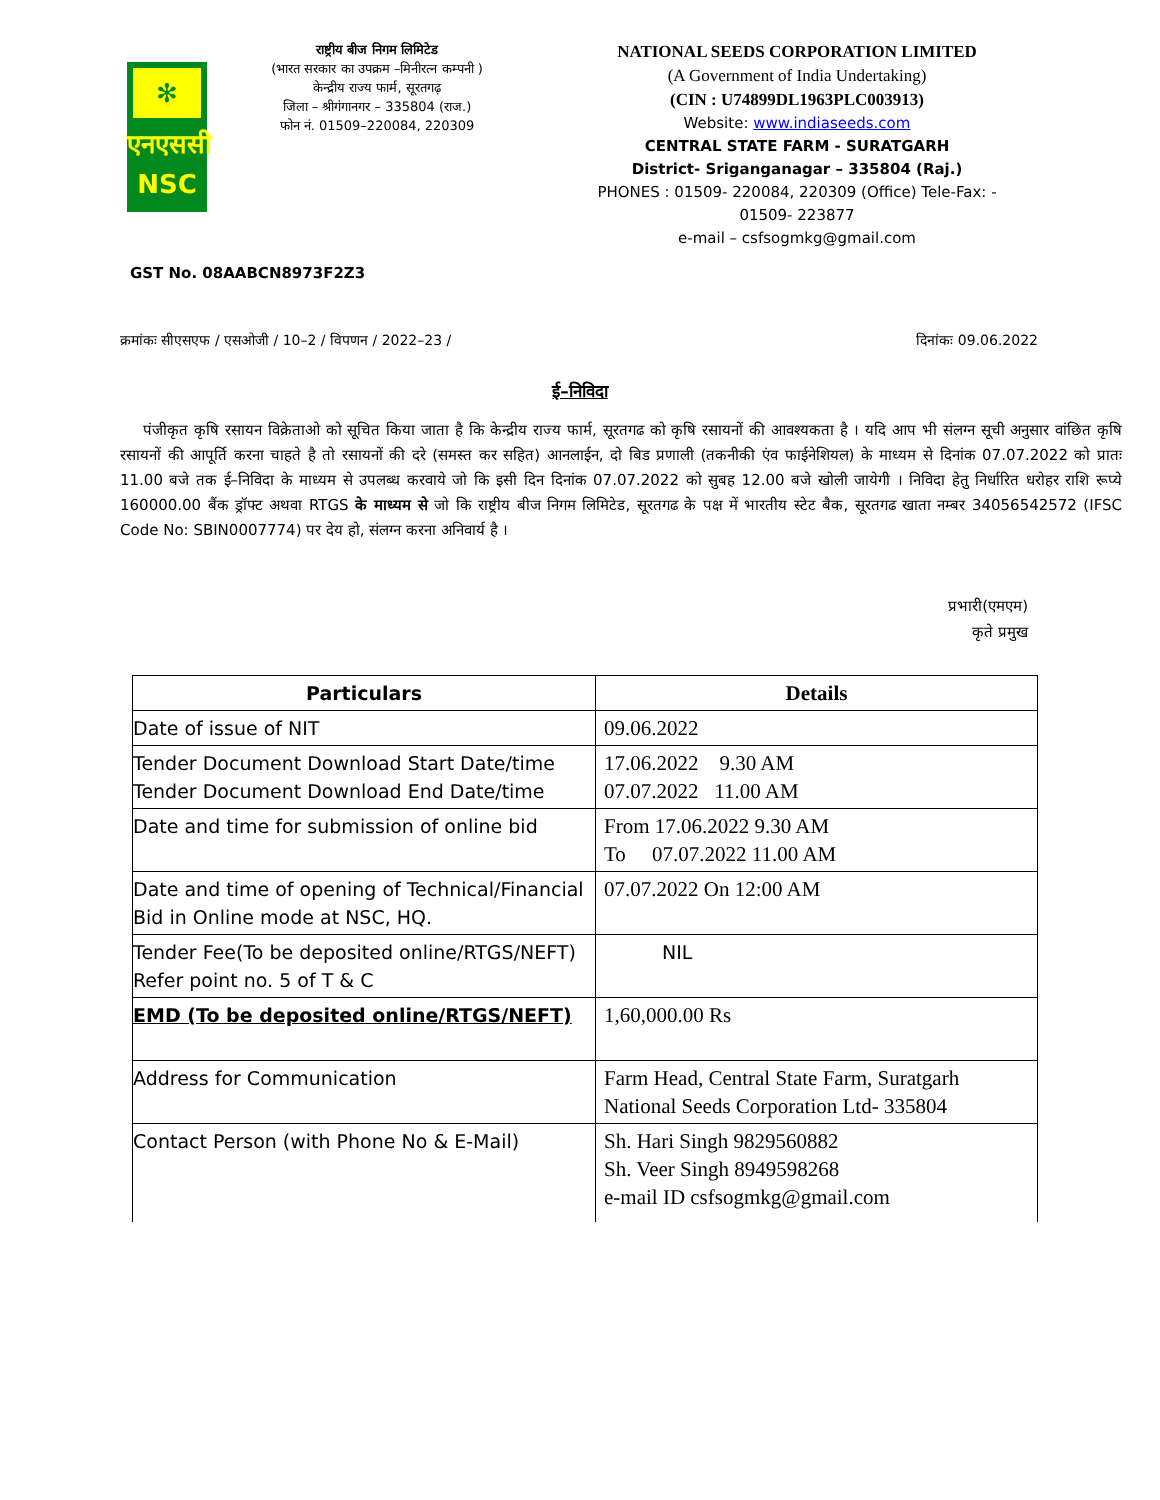✻
एनएससी
NSC
राष्ट्रीय बीज निगम लिमिटेड
(भारत सरकार का उपक्रम –मिनीरत्न कम्पनी )
केन्द्रीय राज्य फार्म, सूरतगढ़
जिला – श्रीगंगानगर – 335804 (राज.)
फोन नं. 01509–220084, 220309
NATIONAL SEEDS CORPORATION LIMITED
(A Government of India Undertaking)
(CIN : U74899DL1963PLC003913)
Website: www.indiaseeds.com
CENTRAL STATE FARM - SURATGARH
District- Sriganganagar – 335804 (Raj.)
PHONES : 01509- 220084, 220309 (Office) Tele-Fax: - 01509- 223877
e-mail – csfsogmkg@gmail.com
GST No. 08AABCN8973F2Z3
क्रमांकः सीएसएफ / एसओजी / 10–2 / विपणन / 2022–23 / दिनांकः 09.06.2022
ई–निविदा
पंजीकृत कृषि रसायन विक्रेताओ को सूचित किया जाता है कि केन्द्रीय राज्य फार्म, सूरतगढ को कृषि रसायनों की आवश्यकता है । यदि आप भी संलग्न सूची अनुसार वांछित कृषि रसायनों की आपूर्ति करना चाहते है तो रसायनों की दरे (समस्त कर सहित) आनलाईन, दो बिड प्रणाली (तकनीकी एंव फाईनेशियल) के माध्यम से दिनांक 07.07.2022 को प्रातः 11.00 बजे तक ई–निविदा के माध्यम से उपलब्ध करवाये जो कि इसी दिन दिनांक 07.07.2022 को सुबह 12.00 बजे खोली जायेगी । निविदा हेतु निर्धारित धरोहर राशि रूप्ये 160000.00 बैंक ड्रॉफ्ट अथवा RTGS के माध्यम से जो कि राष्ट्रीय बीज निगम लिमिटेड, सूरतगढ के पक्ष में भारतीय स्टेट बैक, सूरतगढ खाता नम्बर 34056542572 (IFSC Code No: SBIN0007774) पर देय हो, संलग्न करना अनिवार्य है ।
प्रभारी(एमएम)
कृते प्रमुख
| Particulars | Details |
| --- | --- |
| Date of issue of NIT | 09.06.2022 |
| Tender Document Download Start Date/time Tender Document Download End Date/time | 17.06.2022 9.30 AM 07.07.2022 11.00 AM |
| Date and time for submission of online bid | From 17.06.2022 9.30 AM To 07.07.2022 11.00 AM |
| Date and time of opening of Technical/Financial Bid in Online mode at NSC, HQ. | 07.07.2022 On 12:00 AM |
| Tender Fee(To be deposited online/RTGS/NEFT) Refer point no. 5 of T & C | NIL |
| EMD (To be deposited online/RTGS/NEFT) | 1,60,000.00 Rs |
| Address for Communication | Farm Head, Central State Farm, Suratgarh National Seeds Corporation Ltd- 335804 |
| Contact Person (with Phone No & E-Mail) | Sh. Hari Singh 9829560882 Sh. Veer Singh 8949598268 e-mail ID csfsogmkg@gmail.com |